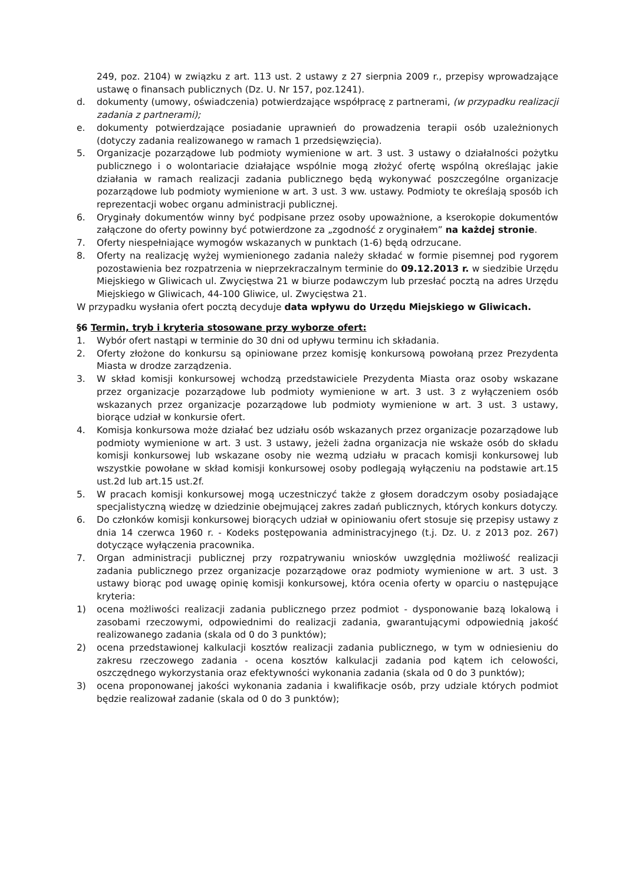249, poz. 2104) w związku z art. 113 ust. 2 ustawy z 27 sierpnia 2009 r., przepisy wprowadzające ustawę o finansach publicznych (Dz. U. Nr 157, poz.1241).
d. dokumenty (umowy, oświadczenia) potwierdzające współpracę z partnerami, (w przypadku realizacji zadania z partnerami);
e. dokumenty potwierdzające posiadanie uprawnień do prowadzenia terapii osób uzależnionych (dotyczy zadania realizowanego w ramach 1 przedsięwzięcia).
5. Organizacje pozarządowe lub podmioty wymienione w art. 3 ust. 3 ustawy o działalności pożytku publicznego i o wolontariacie działające wspólnie mogą złożyć ofertę wspólną określając jakie działania w ramach realizacji zadania publicznego będą wykonywać poszczególne organizacje pozarządowe lub podmioty wymienione w art. 3 ust. 3 ww. ustawy. Podmioty te określają sposób ich reprezentacji wobec organu administracji publicznej.
6. Oryginały dokumentów winny być podpisane przez osoby upoważnione, a kserokopie dokumentów załączone do oferty powinny być potwierdzone za „zgodność z oryginałem” na każdej stronie.
7. Oferty niespełniające wymogów wskazanych w punktach (1-6) będą odrzucane.
8. Oferty na realizację wyżej wymienionego zadania należy składać w formie pisemnej pod rygorem pozostawienia bez rozpatrzenia w nieprzekraczalnym terminie do 09.12.2013 r. w siedzibie Urzędu Miejskiego w Gliwicach ul. Zwycięstwa 21 w biurze podawczym lub przesłać pocztą na adres Urzędu Miejskiego w Gliwicach, 44-100 Gliwice, ul. Zwycięstwa 21.
W przypadku wysłania ofert pocztą decyduje data wpływu do Urzędu Miejskiego w Gliwicach.
§6 Termin, tryb i kryteria stosowane przy wyborze ofert:
1. Wybór ofert nastąpi w terminie do 30 dni od upływu terminu ich składania.
2. Oferty złożone do konkursu są opiniowane przez komisję konkursową powołaną przez Prezydenta Miasta w drodze zarządzenia.
3. W skład komisji konkursowej wchodzą przedstawiciele Prezydenta Miasta oraz osoby wskazane przez organizacje pozarządowe lub podmioty wymienione w art. 3 ust. 3 z wyłączeniem osób wskazanych przez organizacje pozarządowe lub podmioty wymienione w art. 3 ust. 3 ustawy, biorące udział w konkursie ofert.
4. Komisja konkursowa może działać bez udziału osób wskazanych przez organizacje pozarządowe lub podmioty wymienione w art. 3 ust. 3 ustawy, jeżeli żadna organizacja nie wskaże osób do składu komisji konkursowej lub wskazane osoby nie wezmą udziału w pracach komisji konkursowej lub wszystkie powołane w skład komisji konkursowej osoby podlegają wyłączeniu na podstawie art.15 ust.2d lub art.15 ust.2f.
5. W pracach komisji konkursowej mogą uczestniczyć także z głosem doradczym osoby posiadające specjalistyczną wiedzę w dziedzinie obejmującej zakres zadań publicznych, których konkurs dotyczy.
6. Do członków komisji konkursowej biorących udział w opiniowaniu ofert stosuje się przepisy ustawy z dnia 14 czerwca 1960 r. - Kodeks postępowania administracyjnego (t.j. Dz. U. z 2013 poz. 267) dotyczące wyłączenia pracownika.
7. Organ administracji publicznej przy rozpatrywaniu wniosków uwzględnia możliwość realizacji zadania publicznego przez organizacje pozarządowe oraz podmioty wymienione w art. 3 ust. 3 ustawy biorąc pod uwagę opinię komisji konkursowej, która ocenia oferty w oparciu o następujące kryteria:
1) ocena możliwości realizacji zadania publicznego przez podmiot - dysponowanie bazą lokalową i zasobami rzeczowymi, odpowiednimi do realizacji zadania, gwarantującymi odpowiednią jakość realizowanego zadania (skala od 0 do 3 punktów);
2) ocena przedstawionej kalkulacji kosztów realizacji zadania publicznego, w tym w odniesieniu do zakresu rzeczowego zadania - ocena kosztów kalkulacji zadania pod kątem ich celowości, oszczędnego wykorzystania oraz efektywności wykonania zadania (skala od 0 do 3 punktów);
3) ocena proponowanej jakości wykonania zadania i kwalifikacje osób, przy udziale których podmiot będzie realizował zadanie (skala od 0 do 3 punktów);